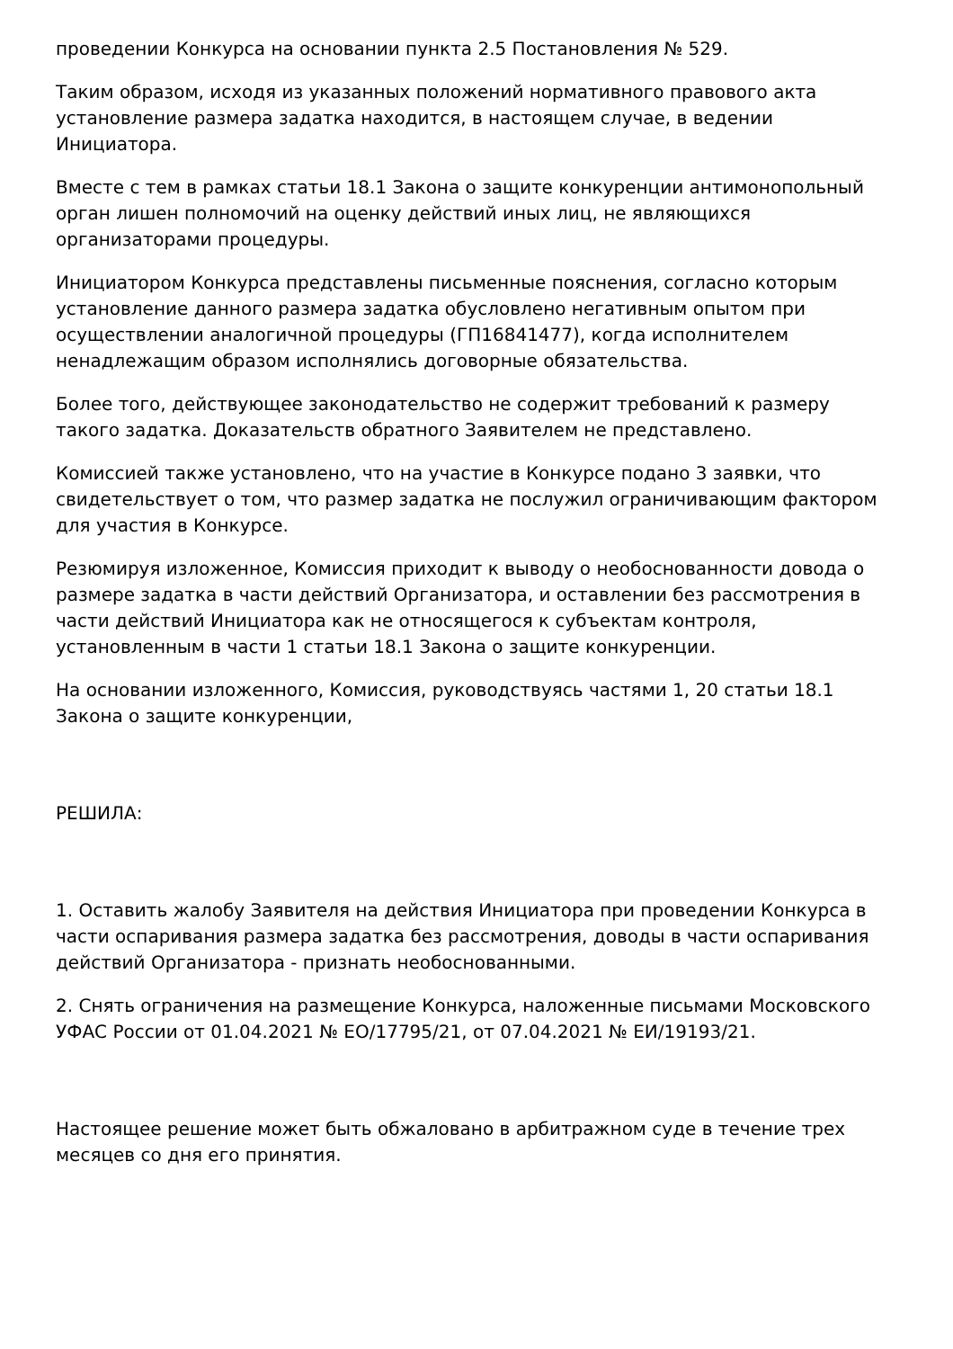проведении Конкурса на основании пункта 2.5 Постановления № 529.
Таким образом, исходя из указанных положений нормативного правового акта установление размера задатка находится, в настоящем случае, в ведении Инициатора.
Вместе с тем в рамках статьи 18.1 Закона о защите конкуренции антимонопольный орган лишен полномочий на оценку действий иных лиц, не являющихся организаторами процедуры.
Инициатором Конкурса представлены письменные пояснения, согласно которым установление данного размера задатка обусловлено негативным опытом при осуществлении аналогичной процедуры (ГП16841477), когда исполнителем ненадлежащим образом исполнялись договорные обязательства.
Более того, действующее законодательство не содержит требований к размеру такого задатка. Доказательств обратного Заявителем не представлено.
Комиссией также установлено, что на участие в Конкурсе подано 3 заявки, что свидетельствует о том, что размер задатка не послужил ограничивающим фактором для участия в Конкурсе.
Резюмируя изложенное, Комиссия приходит к выводу о необоснованности довода о размере задатка в части действий Организатора, и оставлении без рассмотрения в части действий Инициатора как не относящегося к субъектам контроля, установленным в части 1 статьи 18.1 Закона о защите конкуренции.
На основании изложенного, Комиссия, руководствуясь частями 1, 20 статьи 18.1 Закона о защите конкуренции,
РЕШИЛА:
1. Оставить жалобу Заявителя на действия Инициатора при проведении Конкурса в части оспаривания размера задатка без рассмотрения, доводы в части оспаривания действий Организатора - признать необоснованными.
2. Снять ограничения на размещение Конкурса, наложенные письмами Московского УФАС России от 01.04.2021 № ЕО/17795/21, от 07.04.2021 № ЕИ/19193/21.
Настоящее решение может быть обжаловано в арбитражном суде в течение трех месяцев со дня его принятия.